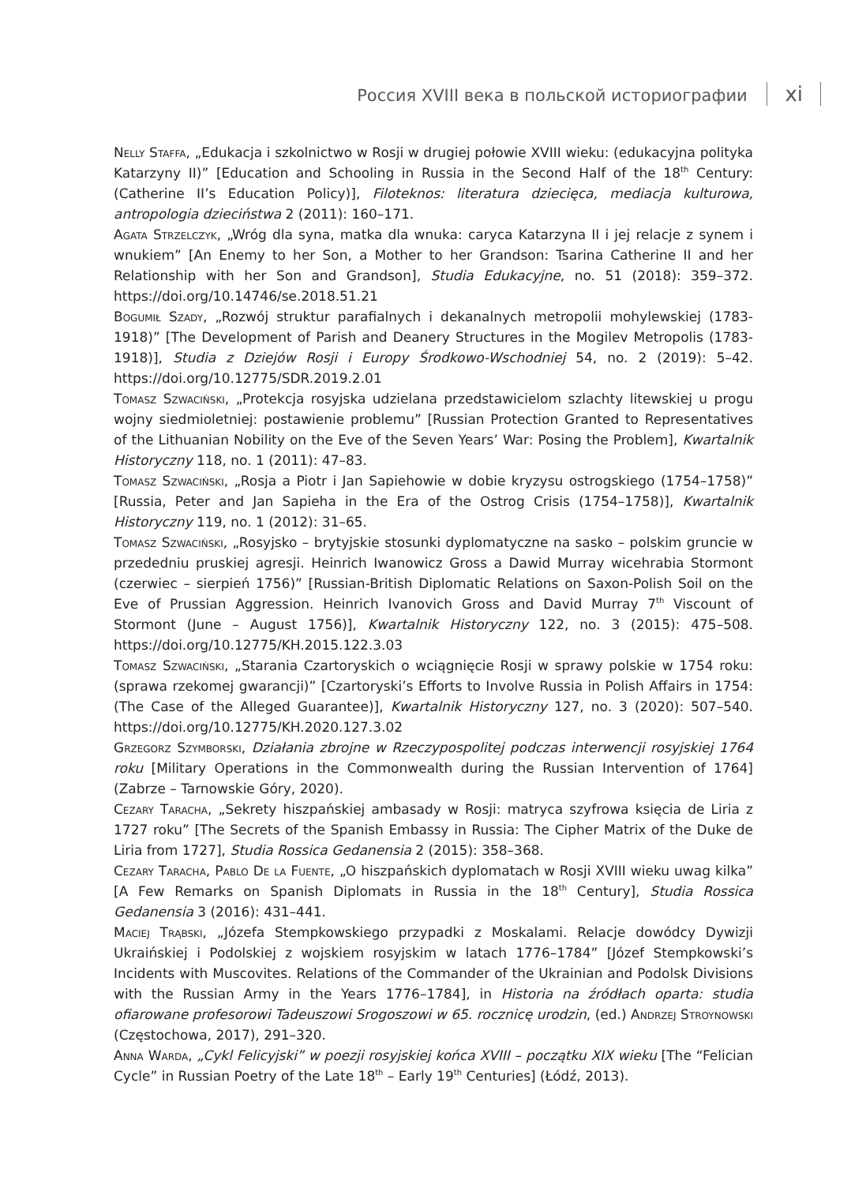Россия XVIII века в польской историографии xi
Nelly Staffa, „Edukacja i szkolnictwo w Rosji w drugiej połowie XVIII wieku: (edukacyjna polityka Katarzyny II)” [Education and Schooling in Russia in the Second Half of the 18<sup>th</sup> Century: (Catherine II’s Education Policy)], Filoteknos: literatura dziecięca, mediacja kulturowa, antropologia dzieciństwa 2 (2011): 160–171.
Agata Strzelczyk, „Wróg dla syna, matka dla wnuka: caryca Katarzyna II i jej relacje z synem i wnukiem” [An Enemy to her Son, a Mother to her Grandson: Tsarina Catherine II and her Relationship with her Son and Grandson], Studia Edukacyjne, no. 51 (2018): 359–372. https://doi.org/10.14746/se.2018.51.21
Bogumił Szady, „Rozwój struktur parafialnych i dekanalnych metropolii mohylewskiej (1783-1918)” [The Development of Parish and Deanery Structures in the Mogilev Metropolis (1783-1918)], Studia z Dziejów Rosji i Europy Środkowo-Wschodniej 54, no. 2 (2019): 5–42. https://doi.org/10.12775/SDR.2019.2.01
Tomasz Szwaciński, „Protekcja rosyjska udzielana przedstawicielom szlachty litewskiej u progu wojny siedmioletniej: postawienie problemu” [Russian Protection Granted to Representatives of the Lithuanian Nobility on the Eve of the Seven Years’ War: Posing the Problem], Kwartalnik Historyczny 118, no. 1 (2011): 47–83.
Tomasz Szwaciński, „Rosja a Piotr i Jan Sapiehowie w dobie kryzysu ostrogskiego (1754–1758)” [Russia, Peter and Jan Sapieha in the Era of the Ostrog Crisis (1754–1758)], Kwartalnik Historyczny 119, no. 1 (2012): 31–65.
Tomasz Szwaciński, „Rosyjsko – brytyjskie stosunki dyplomatyczne na sasko – polskim gruncie w przededniu pruskiej agresji. Heinrich Iwanowicz Gross a Dawid Murray wicehrabia Stormont (czerwiec – sierpień 1756)” [Russian-British Diplomatic Relations on Saxon-Polish Soil on the Eve of Prussian Aggression. Heinrich Ivanovich Gross and David Murray 7<sup>th</sup> Viscount of Stormont (June – August 1756)], Kwartalnik Historyczny 122, no. 3 (2015): 475–508. https://doi.org/10.12775/KH.2015.122.3.03
Tomasz Szwaciński, „Starania Czartoryskich o wciągnięcie Rosji w sprawy polskie w 1754 roku: (sprawa rzekomej gwarancji)” [Czartoryski’s Efforts to Involve Russia in Polish Affairs in 1754: (The Case of the Alleged Guarantee)], Kwartalnik Historyczny 127, no. 3 (2020): 507–540. https://doi.org/10.12775/KH.2020.127.3.02
Grzegorz Szymborski, Działania zbrojne w Rzeczypospolitej podczas interwencji rosyjskiej 1764 roku [Military Operations in the Commonwealth during the Russian Intervention of 1764] (Zabrze – Tarnowskie Góry, 2020).
Cezary Taracha, „Sekrety hiszpańskiej ambasady w Rosji: matryca szyfrowa księcia de Liria z 1727 roku” [The Secrets of the Spanish Embassy in Russia: The Cipher Matrix of the Duke de Liria from 1727], Studia Rossica Gedanensia 2 (2015): 358–368.
Cezary Taracha, Pablo De la Fuente, „O hiszpańskich dyplomatach w Rosji XVIII wieku uwag kilka” [A Few Remarks on Spanish Diplomats in Russia in the 18<sup>th</sup> Century], Studia Rossica Gedanensia 3 (2016): 431–441.
Maciej Trąbski, „Józefa Stempkowskiego przypadki z Moskalami. Relacje dowódcy Dywizji Ukraińskiej i Podolskiej z wojskiem rosyjskim w latach 1776–1784” [Józef Stempkowski’s Incidents with Muscovites. Relations of the Commander of the Ukrainian and Podolsk Divisions with the Russian Army in the Years 1776–1784], in Historia na źródłach oparta: studia ofiarowane profesorowi Tadeuszowi Srogoszowi w 65. rocznicę urodzin, (ed.) Andrzej Stroynowski (Częstochowa, 2017), 291–320.
Anna Warda, „Cykl Felicyjski” w poezji rosyjskiej końca XVIII – początku XIX wieku [The “Felician Cycle” in Russian Poetry of the Late 18<sup>th</sup> – Early 19<sup>th</sup> Centuries] (Łódź, 2013).